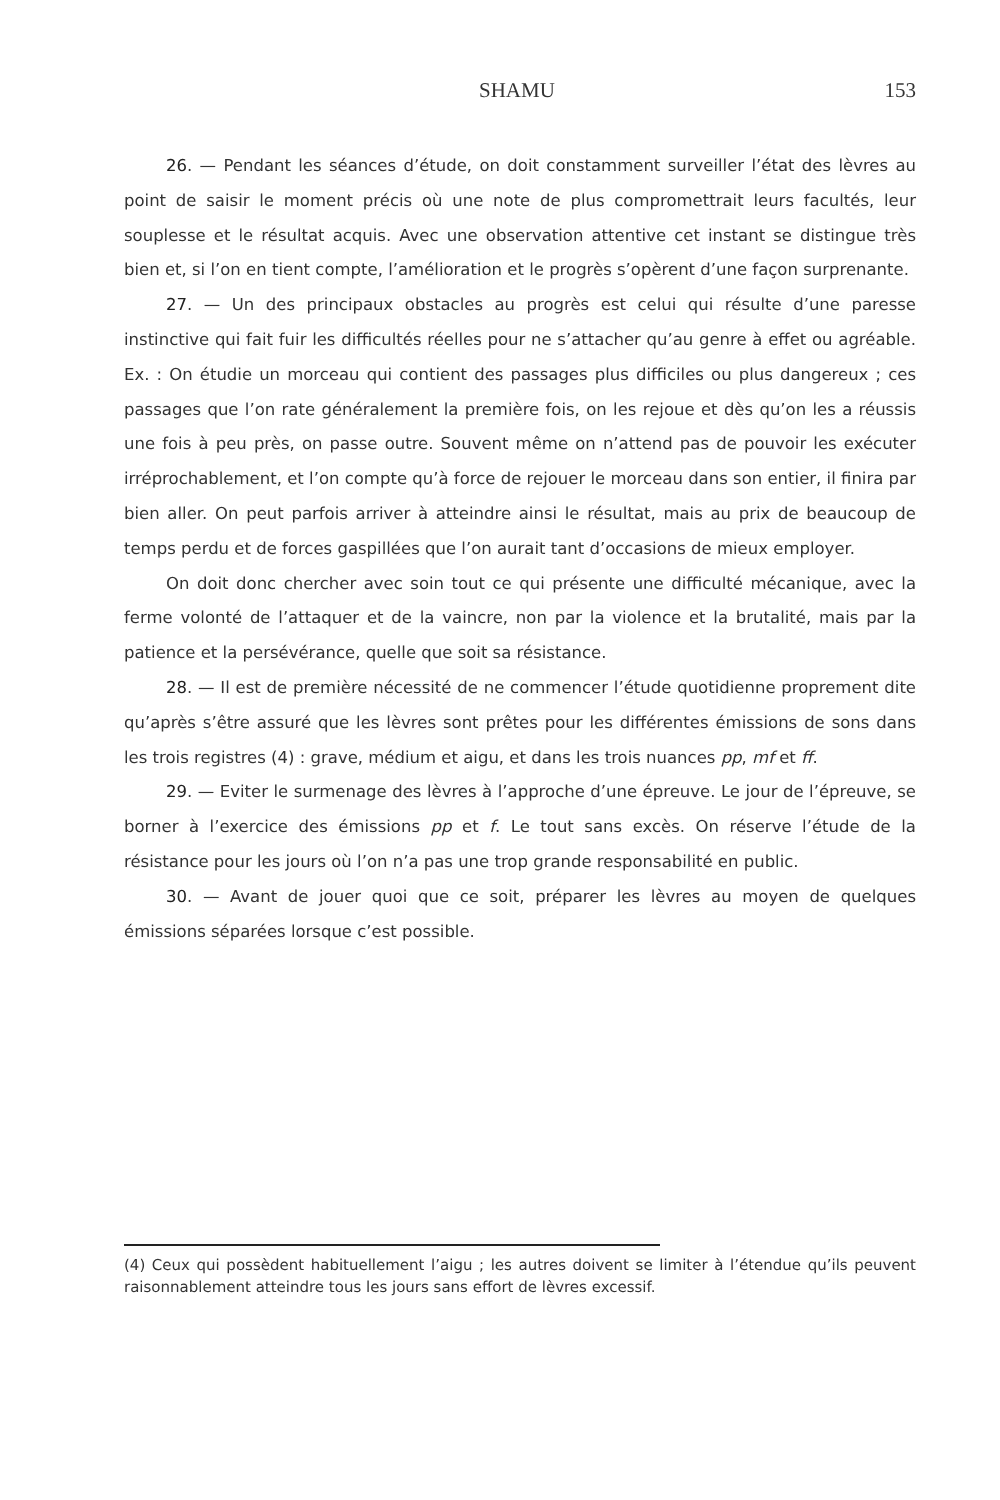SHAMU 153
26. — Pendant les séances d’étude, on doit constamment surveiller l’état des lèvres au point de saisir le moment précis où une note de plus compromettrait leurs facultés, leur souplesse et le résultat acquis. Avec une observation attentive cet instant se distingue très bien et, si l’on en tient compte, l’amélioration et le progrès s’opèrent d’une façon surprenante.
27. — Un des principaux obstacles au progrès est celui qui résulte d’une paresse instinctive qui fait fuir les difficultés réelles pour ne s’attacher qu’au genre à effet ou agréable. Ex. : On étudie un morceau qui contient des passages plus difficiles ou plus dangereux ; ces passages que l’on rate généralement la première fois, on les rejoue et dès qu’on les a réussis une fois à peu près, on passe outre. Souvent même on n’attend pas de pouvoir les exécuter irréprochablement, et l’on compte qu’à force de rejouer le morceau dans son entier, il finira par bien aller. On peut parfois arriver à atteindre ainsi le résultat, mais au prix de beaucoup de temps perdu et de forces gaspillées que l’on aurait tant d’occasions de mieux employer.
On doit donc chercher avec soin tout ce qui présente une difficulté mécanique, avec la ferme volonté de l’attaquer et de la vaincre, non par la violence et la brutalité, mais par la patience et la persévérance, quelle que soit sa résistance.
28. — Il est de première nécessité de ne commencer l’étude quotidienne proprement dite qu’après s’être assuré que les lèvres sont prêtes pour les différentes émissions de sons dans les trois registres (4) : grave, médium et aigu, et dans les trois nuances pp, mf et ff.
29. — Eviter le surmenage des lèvres à l’approche d’une épreuve. Le jour de l’épreuve, se borner à l’exercice des émissions pp et f. Le tout sans excès. On réserve l’étude de la résistance pour les jours où l’on n’a pas une trop grande responsabilité en public.
30. — Avant de jouer quoi que ce soit, préparer les lèvres au moyen de quelques émissions séparées lorsque c’est possible.
(4) Ceux qui possèdent habituellement l’aigu ; les autres doivent se limiter à l’étendue qu’ils peuvent raisonnablement atteindre tous les jours sans effort de lèvres excessif.